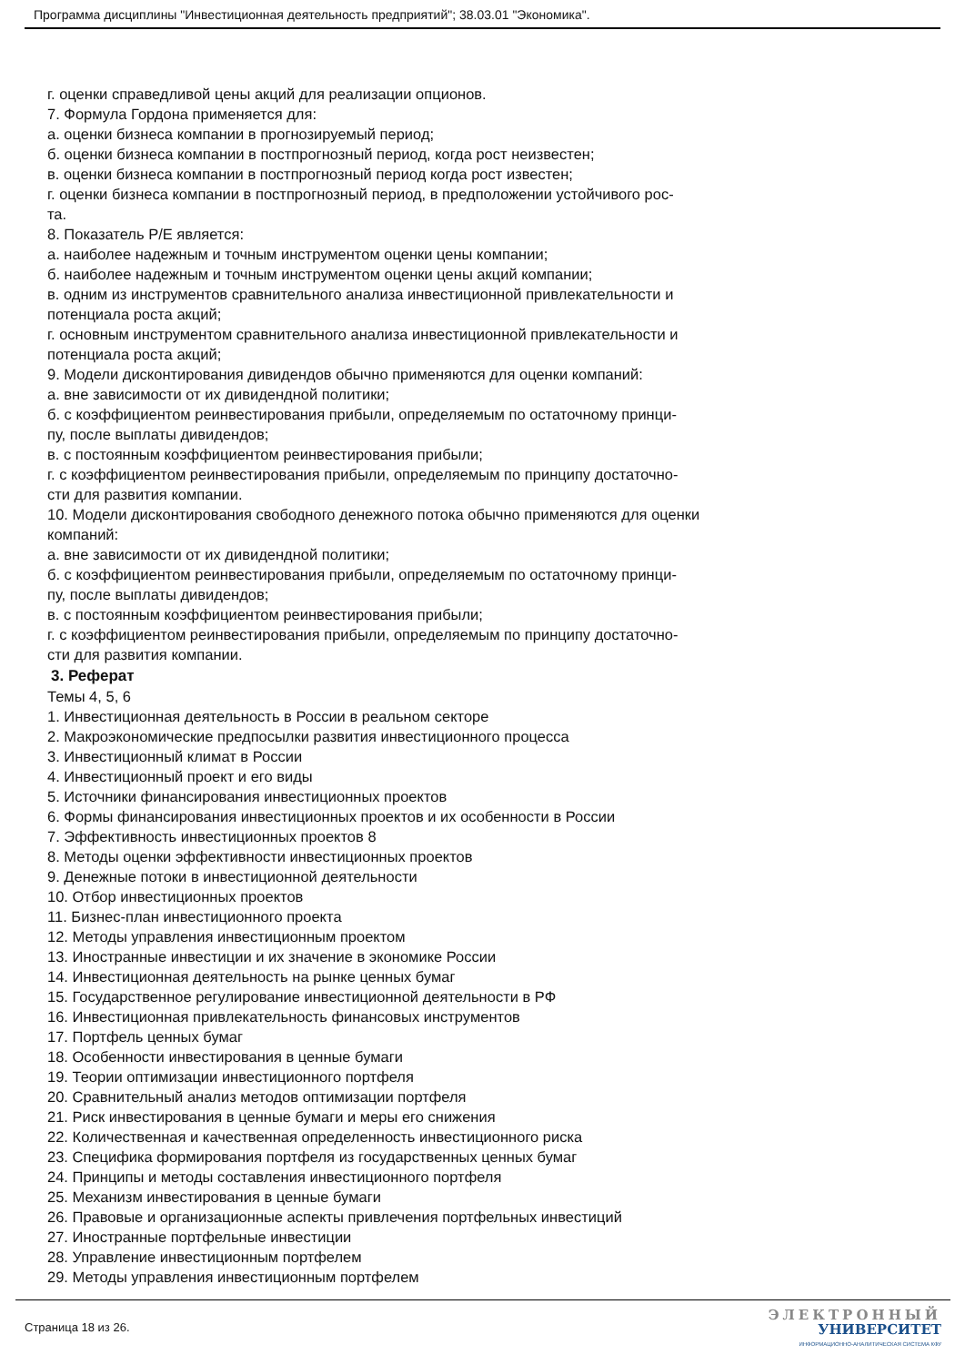Программа дисциплины "Инвестиционная деятельность предприятий"; 38.03.01 "Экономика".
г. оценки справедливой цены акций для реализации опционов.
7. Формула Гордона применяется для:
а. оценки бизнеса компании в прогнозируемый период;
б. оценки бизнеса компании в постпрогнозный период, когда рост неизвестен;
в. оценки бизнеса компании в постпрогнозный период когда рост известен;
г. оценки бизнеса компании в постпрогнозный период, в предположении устойчивого рос-
та.
8. Показатель P/E является:
а. наиболее надежным и точным инструментом оценки цены компании;
б. наиболее надежным и точным инструментом оценки цены акций компании;
в. одним из инструментов сравнительного анализа инвестиционной привлекательности и потенциала роста акций;
г. основным инструментом сравнительного анализа инвестиционной привлекательности и потенциала роста акций;
9. Модели дисконтирования дивидендов обычно применяются для оценки компаний:
а. вне зависимости от их дивидендной политики;
б. с коэффициентом реинвестирования прибыли, определяемым по остаточному принци-
пу, после выплаты дивидендов;
в. с постоянным коэффициентом реинвестирования прибыли;
г. с коэффициентом реинвестирования прибыли, определяемым по принципу достаточно-
сти для развития компании.
10. Модели дисконтирования свободного денежного потока обычно применяются для оценки компаний:
а. вне зависимости от их дивидендной политики;
б. с коэффициентом реинвестирования прибыли, определяемым по остаточному принци-
пу, после выплаты дивидендов;
в. с постоянным коэффициентом реинвестирования прибыли;
г. с коэффициентом реинвестирования прибыли, определяемым по принципу достаточно-
сти для развития компании.
3. Реферат
Темы 4, 5, 6
1. Инвестиционная деятельность в России в реальном секторе
2. Макроэкономические предпосылки развития инвестиционного процесса
3. Инвестиционный климат в России
4. Инвестиционный проект и его виды
5. Источники финансирования инвестиционных проектов
6. Формы финансирования инвестиционных проектов и их особенности в России
7. Эффективность инвестиционных проектов 8
8. Методы оценки эффективности инвестиционных проектов
9. Денежные потоки в инвестиционной деятельности
10. Отбор инвестиционных проектов
11. Бизнес-план инвестиционного проекта
12. Методы управления инвестиционным проектом
13. Иностранные инвестиции и их значение в экономике России
14. Инвестиционная деятельность на рынке ценных бумаг
15. Государственное регулирование инвестиционной деятельности в РФ
16. Инвестиционная привлекательность финансовых инструментов
17. Портфель ценных бумаг
18. Особенности инвестирования в ценные бумаги
19. Теории оптимизации инвестиционного портфеля
20. Сравнительный анализ методов оптимизации портфеля
21. Риск инвестирования в ценные бумаги и меры его снижения
22. Количественная и качественная определенность инвестиционного риска
23. Специфика формирования портфеля из государственных ценных бумаг
24. Принципы и методы составления инвестиционного портфеля
25. Механизм инвестирования в ценные бумаги
26. Правовые и организационные аспекты привлечения портфельных инвестиций
27. Иностранные портфельные инвестиции
28. Управление инвестиционным портфелем
29. Методы управления инвестиционным портфелем
Страница 18 из 26.
ЭЛЕКТРОННЫЙ
УНИВЕРСИТЕТ
ИНФОРМАЦИОННО-АНАЛИТИЧЕСКАЯ СИСТЕМА КФУ